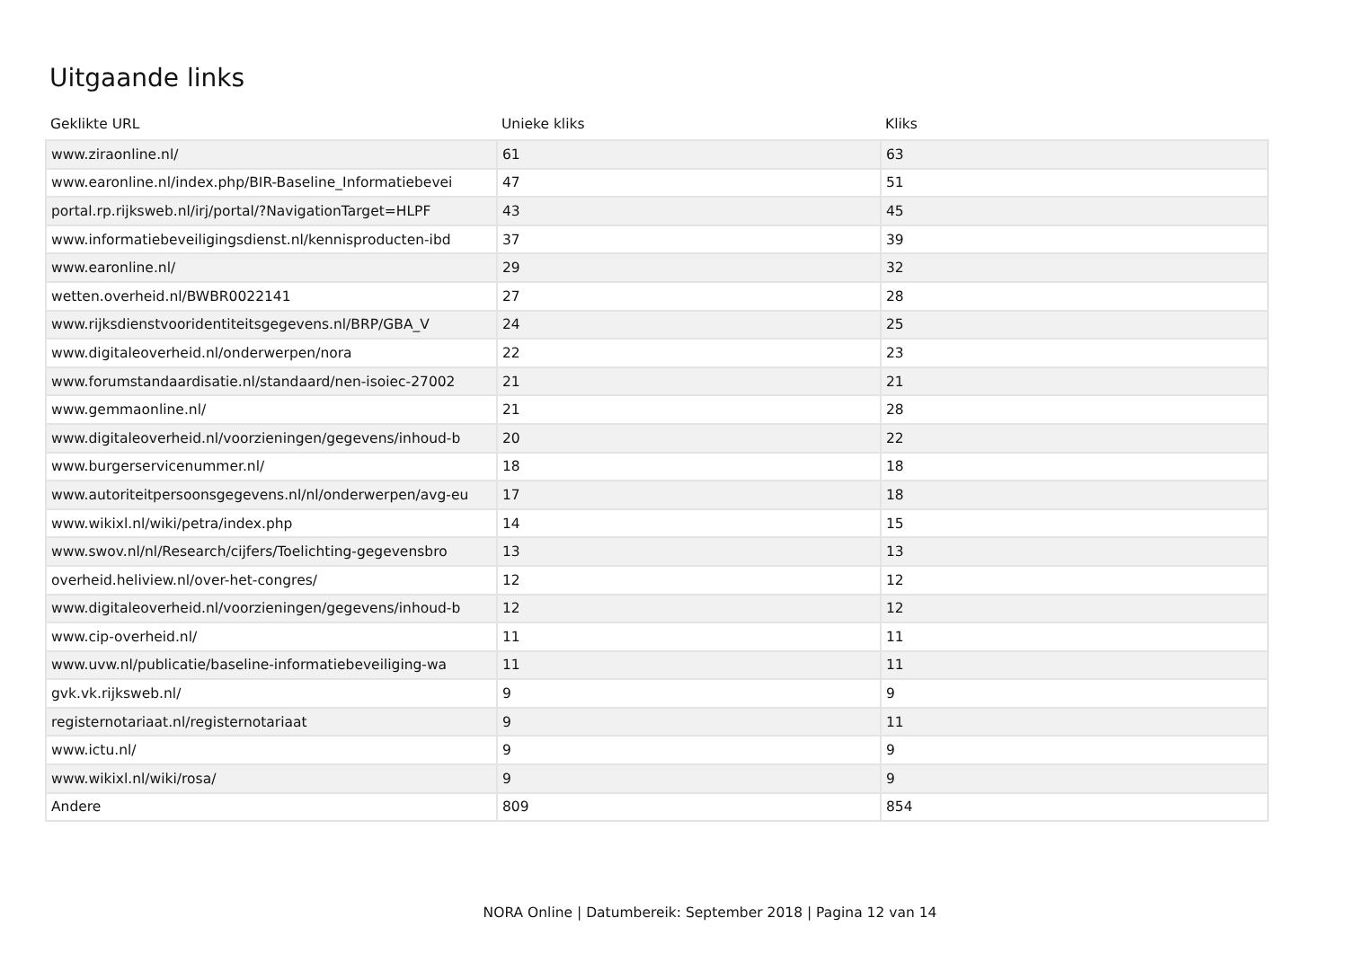Uitgaande links
| Geklikte URL | Unieke kliks | Kliks |
| --- | --- | --- |
| www.ziraonline.nl/ | 61 | 63 |
| www.earonline.nl/index.php/BIR-Baseline_Informatiebevei | 47 | 51 |
| portal.rp.rijksweb.nl/irj/portal/?NavigationTarget=HLPF | 43 | 45 |
| www.informatiebeveiligingsdienst.nl/kennisproducten-ibd | 37 | 39 |
| www.earonline.nl/ | 29 | 32 |
| wetten.overheid.nl/BWBR0022141 | 27 | 28 |
| www.rijksdienstvooridentiteitsgegevens.nl/BRP/GBA_V | 24 | 25 |
| www.digitaleoverheid.nl/onderwerpen/nora | 22 | 23 |
| www.forumstandaardisatie.nl/standaard/nen-isoiec-27002 | 21 | 21 |
| www.gemmaonline.nl/ | 21 | 28 |
| www.digitaleoverheid.nl/voorzieningen/gegevens/inhoud-b | 20 | 22 |
| www.burgerservicenummer.nl/ | 18 | 18 |
| www.autoriteitpersoonsgegevens.nl/nl/onderwerpen/avg-eu | 17 | 18 |
| www.wikixl.nl/wiki/petra/index.php | 14 | 15 |
| www.swov.nl/nl/Research/cijfers/Toelichting-gegevensbro | 13 | 13 |
| overheid.heliview.nl/over-het-congres/ | 12 | 12 |
| www.digitaleoverheid.nl/voorzieningen/gegevens/inhoud-b | 12 | 12 |
| www.cip-overheid.nl/ | 11 | 11 |
| www.uvw.nl/publicatie/baseline-informatiebeveiliging-wa | 11 | 11 |
| gvk.vk.rijksweb.nl/ | 9 | 9 |
| registernotariaat.nl/registernotariaat | 9 | 11 |
| www.ictu.nl/ | 9 | 9 |
| www.wikixl.nl/wiki/rosa/ | 9 | 9 |
| Andere | 809 | 854 |
NORA Online | Datumbereik: September 2018 | Pagina 12 van 14